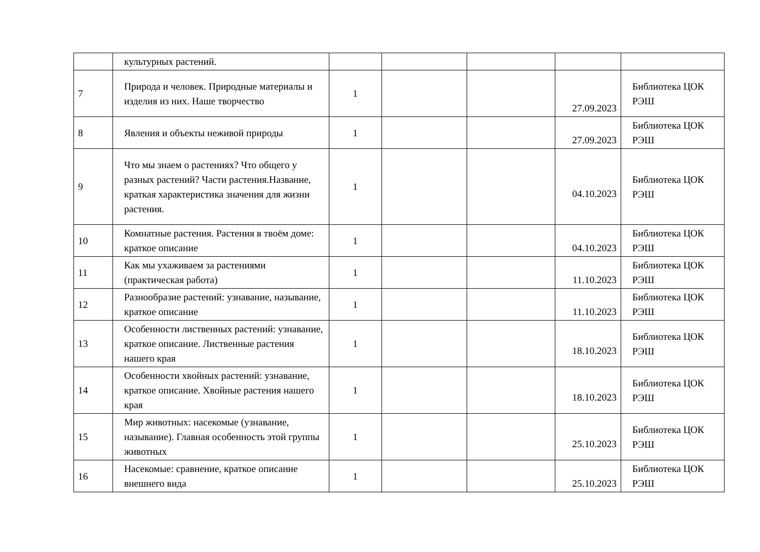| | культурных растений. | | | | | |
| 7 | Природа и человек. Природные материалы и изделия из них. Наше творчество | 1 | | | 27.09.2023 | Библиотека ЦОК РЭШ |
| 8 | Явления и объекты неживой природы | 1 | | | 27.09.2023 | Библиотека ЦОК РЭШ |
| 9 | Что мы знаем о растениях? Что общего у разных растений? Части растения.Название, краткая характеристика значения для жизни растения. | 1 | | | 04.10.2023 | Библиотека ЦОК РЭШ |
| 10 | Комнатные растения. Растения в твоём доме: краткое описание | 1 | | | 04.10.2023 | Библиотека ЦОК РЭШ |
| 11 | Как мы ухаживаем за растениями (практическая работа) | 1 | | | 11.10.2023 | Библиотека ЦОК РЭШ |
| 12 | Разнообразие растений: узнавание, называние, краткое описание | 1 | | | 11.10.2023 | Библиотека ЦОК РЭШ |
| 13 | Особенности лиственных растений: узнавание, краткое описание. Лиственные растения нашего края | 1 | | | 18.10.2023 | Библиотека ЦОК РЭШ |
| 14 | Особенности хвойных растений: узнавание, краткое описание. Хвойные растения нашего края | 1 | | | 18.10.2023 | Библиотека ЦОК РЭШ |
| 15 | Мир животных: насекомые (узнавание, называние). Главная особенность этой группы животных | 1 | | | 25.10.2023 | Библиотека ЦОК РЭШ |
| 16 | Насекомые: сравнение, краткое описание внешнего вида | 1 | | | 25.10.2023 | Библиотека ЦОК РЭШ |